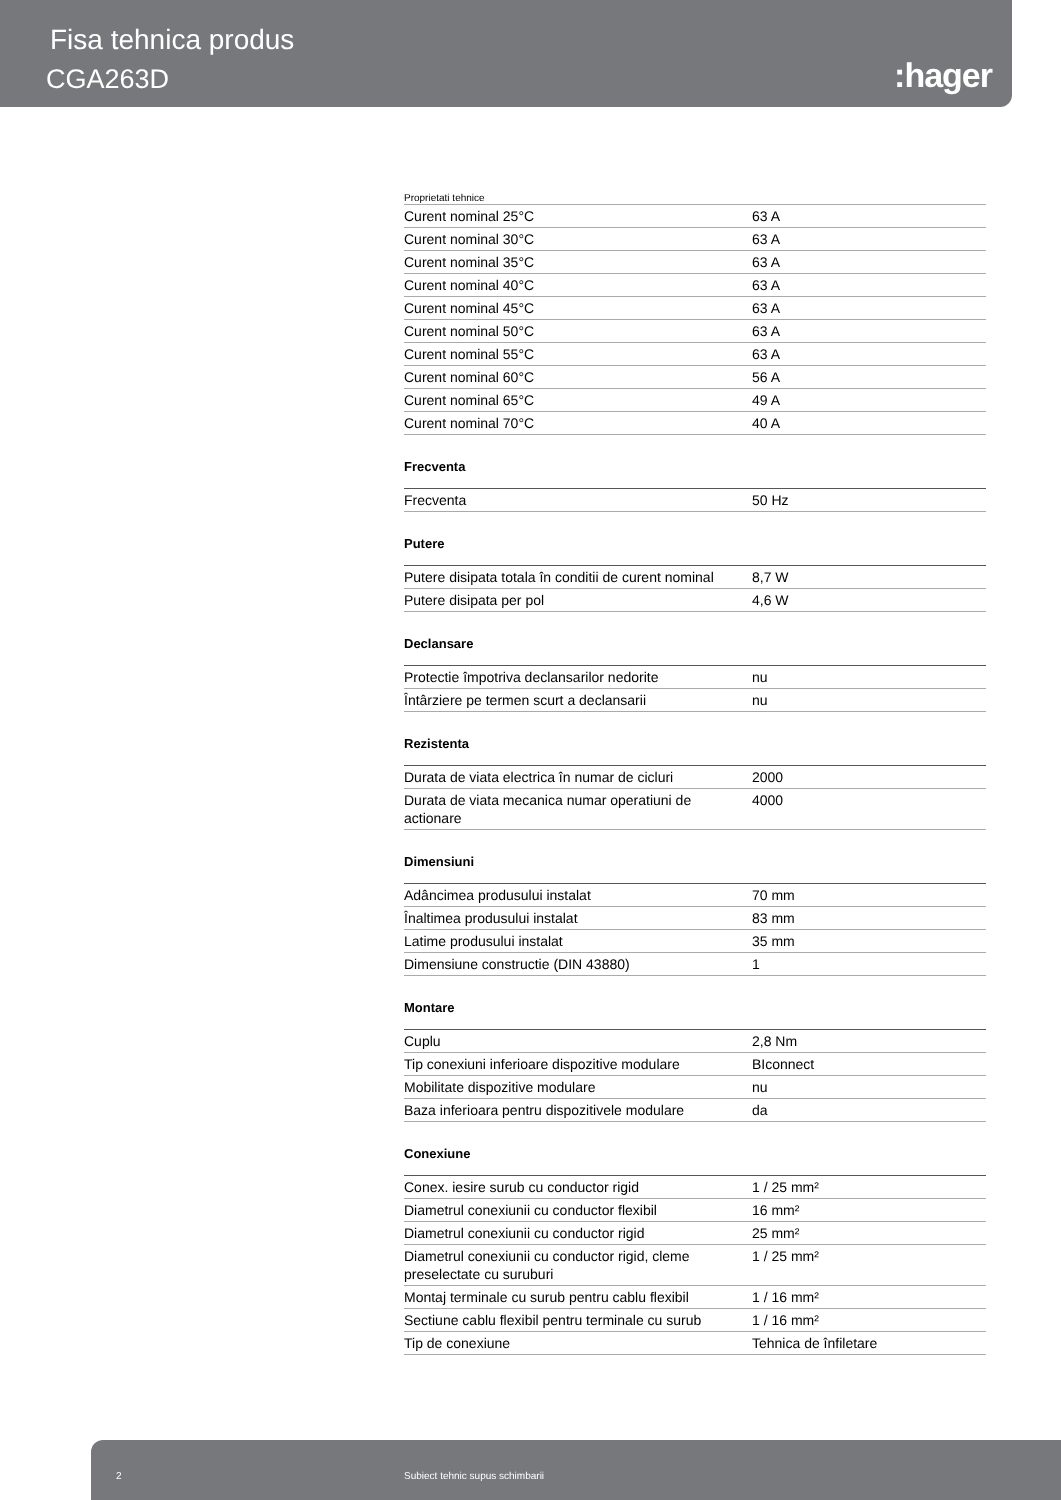Fisa tehnica produs
CGA263D :hager
Proprietati tehnice
| Curent nominal 25°C | 63 A |
| Curent nominal 30°C | 63 A |
| Curent nominal 35°C | 63 A |
| Curent nominal 40°C | 63 A |
| Curent nominal 45°C | 63 A |
| Curent nominal 50°C | 63 A |
| Curent nominal 55°C | 63 A |
| Curent nominal 60°C | 56 A |
| Curent nominal 65°C | 49 A |
| Curent nominal 70°C | 40 A |
Frecventa
| Frecventa | 50 Hz |
Putere
| Putere disipata totala în conditii de curent nominal | 8,7 W |
| Putere disipata per pol | 4,6 W |
Declansare
| Protectie împotriva declansarilor nedorite | nu |
| Întârziere pe termen scurt a declansarii | nu |
Rezistenta
| Durata de viata electrica în numar de cicluri | 2000 |
| Durata de viata mecanica numar operatiuni de actionare | 4000 |
Dimensiuni
| Adâncimea produsului instalat | 70 mm |
| Înaltimea produsului instalat | 83 mm |
| Latime produsului instalat | 35 mm |
| Dimensiune constructie (DIN 43880) | 1 |
Montare
| Cuplu | 2,8 Nm |
| Tip conexiuni inferioare dispozitive modulare | BIconnect |
| Mobilitate dispozitive modulare | nu |
| Baza inferioara pentru dispozitivele modulare | da |
Conexiune
| Conex. iesire surub cu conductor rigid | 1 / 25 mm² |
| Diametrul conexiunii cu conductor flexibil | 16 mm² |
| Diametrul conexiunii cu conductor rigid | 25 mm² |
| Diametrul conexiunii cu conductor rigid, cleme preselectate cu suruburi | 1 / 25 mm² |
| Montaj terminale cu surub pentru cablu flexibil | 1 / 16 mm² |
| Sectiune cablu flexibil pentru terminale cu surub | 1 / 16 mm² |
| Tip de conexiune | Tehnica de înfiletare |
2 Subiect tehnic supus schimbarii